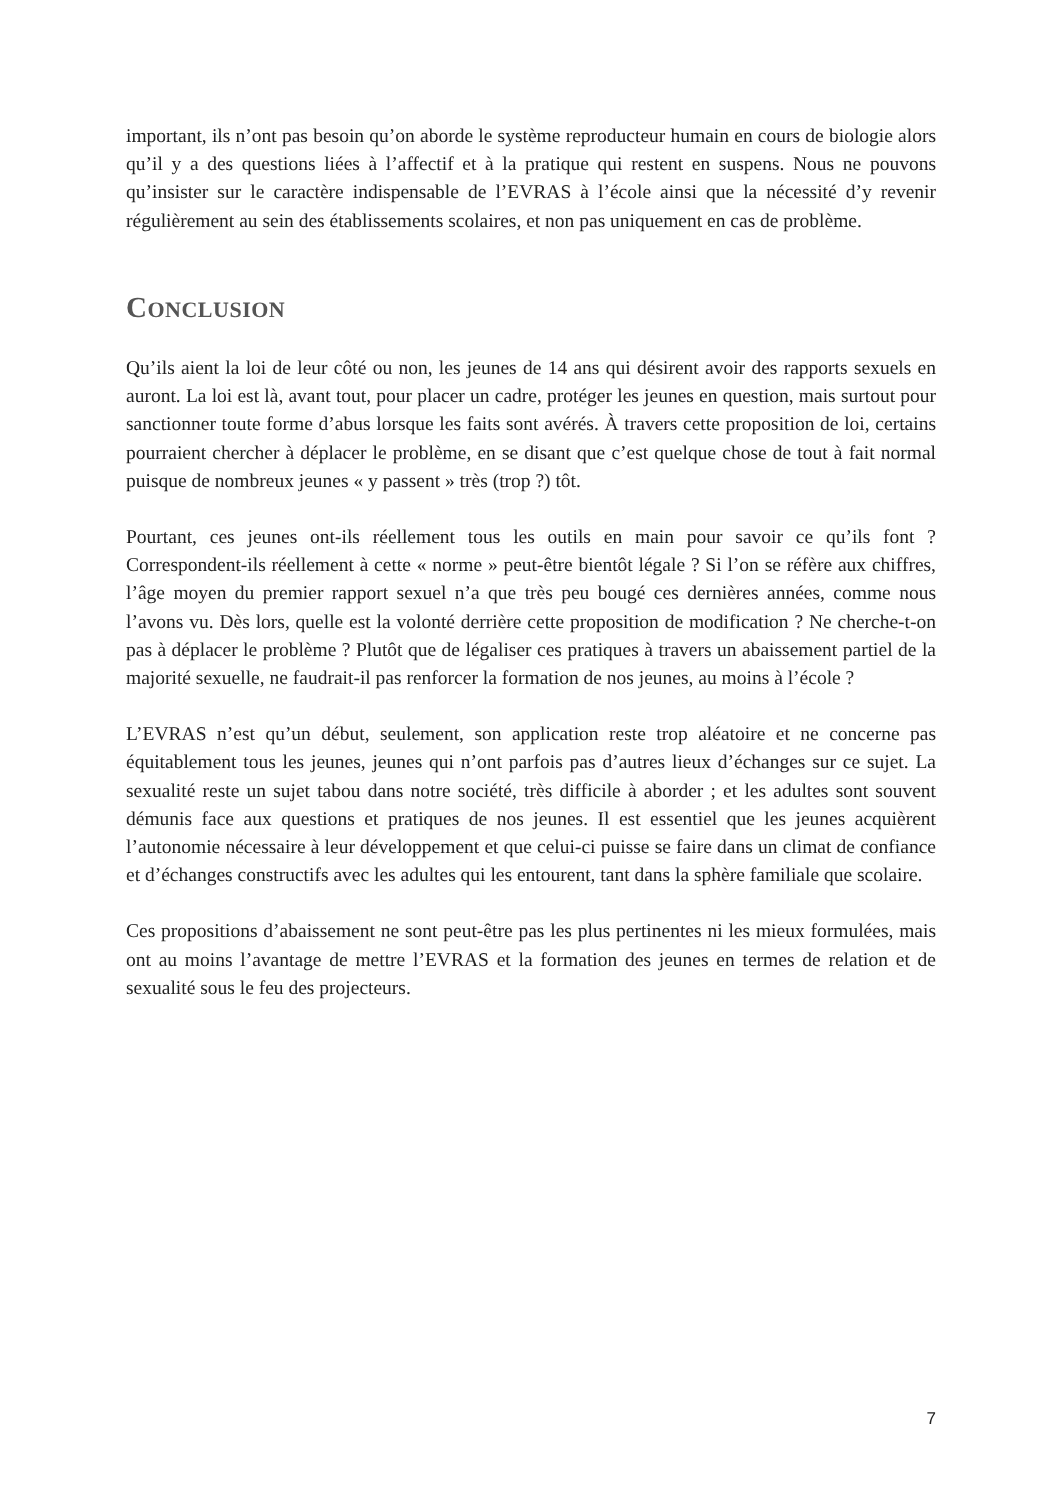important, ils n’ont pas besoin qu’on aborde le système reproducteur humain en cours de biologie alors qu’il y a des questions liées à l’affectif et à la pratique qui restent en suspens. Nous ne pouvons qu’insister sur le caractère indispensable de l’EVRAS à l’école ainsi que la nécessité d’y revenir régulièrement au sein des établissements scolaires, et non pas uniquement en cas de problème.
CONCLUSION
Qu’ils aient la loi de leur côté ou non, les jeunes de 14 ans qui désirent avoir des rapports sexuels en auront. La loi est là, avant tout, pour placer un cadre, protéger les jeunes en question, mais surtout pour sanctionner toute forme d’abus lorsque les faits sont avérés. À travers cette proposition de loi, certains pourraient chercher à déplacer le problème, en se disant que c’est quelque chose de tout à fait normal puisque de nombreux jeunes « y passent » très (trop ?) tôt.
Pourtant, ces jeunes ont-ils réellement tous les outils en main pour savoir ce qu’ils font ? Correspondent-ils réellement à cette « norme » peut-être bientôt légale ? Si l’on se réfère aux chiffres, l’âge moyen du premier rapport sexuel n’a que très peu bougé ces dernières années, comme nous l’avons vu. Dès lors, quelle est la volonté derrière cette proposition de modification ? Ne cherche-t-on pas à déplacer le problème ? Plutôt que de légaliser ces pratiques à travers un abaissement partiel de la majorité sexuelle, ne faudrait-il pas renforcer la formation de nos jeunes, au moins à l’école ?
L’EVRAS n’est qu’un début, seulement, son application reste trop aléatoire et ne concerne pas équitablement tous les jeunes, jeunes qui n’ont parfois pas d’autres lieux d’échanges sur ce sujet. La sexualité reste un sujet tabou dans notre société, très difficile à aborder ; et les adultes sont souvent démunis face aux questions et pratiques de nos jeunes. Il est essentiel que les jeunes acquièrent l’autonomie nécessaire à leur développement et que celui-ci puisse se faire dans un climat de confiance et d’échanges constructifs avec les adultes qui les entourent, tant dans la sphère familiale que scolaire.
Ces propositions d’abaissement ne sont peut-être pas les plus pertinentes ni les mieux formulées, mais ont au moins l’avantage de mettre l’EVRAS et la formation des jeunes en termes de relation et de sexualité sous le feu des projecteurs.
7